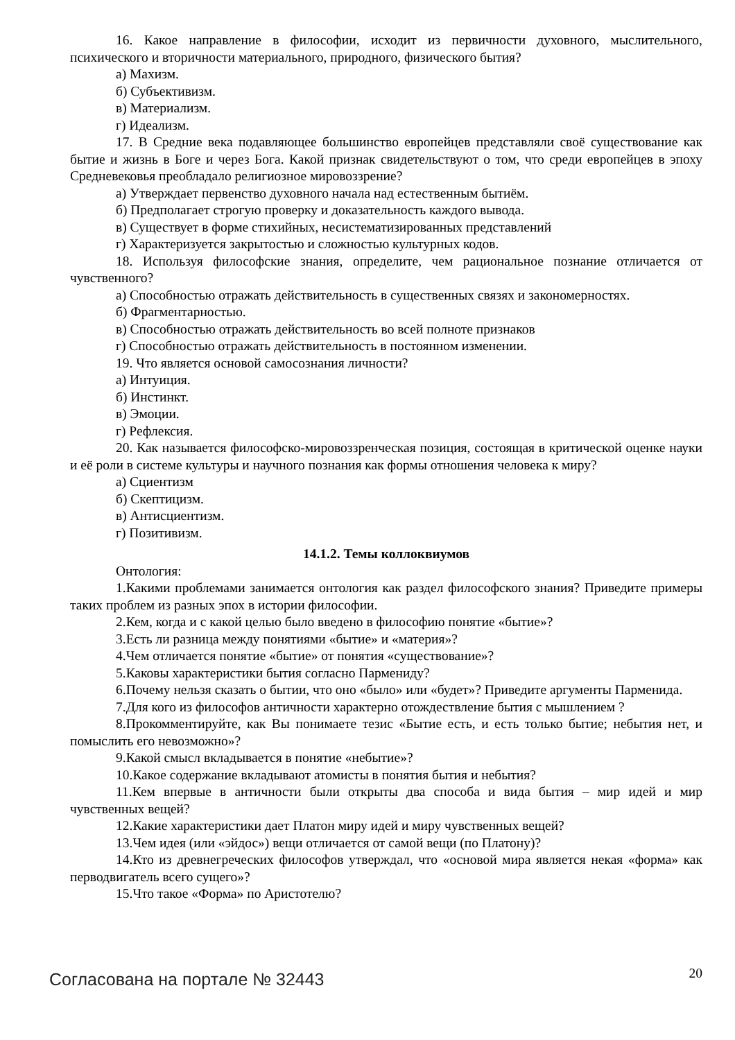16. Какое направление в философии, исходит из первичности духовного, мыслительного, психического и вторичности материального, природного, физического бытия?
а) Махизм.
б) Субъективизм.
в) Материализм.
г) Идеализм.
17. В Средние века подавляющее большинство европейцев представляли своё существование как бытие и жизнь в Боге и через Бога. Какой признак свидетельствуют о том, что среди европейцев в эпоху Средневековья преобладало религиозное мировоззрение?
а) Утверждает первенство духовного начала над естественным бытиём.
б) Предполагает строгую проверку и доказательность каждого вывода.
в) Существует в форме стихийных, несистематизированных представлений
г) Характеризуется закрытостью и сложностью культурных кодов.
18. Используя философские знания, определите, чем рациональное познание отличается от чувственного?
а) Способностью отражать действительность в существенных связях и закономерностях.
б) Фрагментарностью.
в) Способностью отражать действительность во всей полноте признаков
г) Способностью отражать действительность в постоянном изменении.
19. Что является основой самосознания личности?
а) Интуиция.
б) Инстинкт.
в) Эмоции.
г) Рефлексия.
20. Как называется философско-мировоззренческая позиция, состоящая в критической оценке науки и её роли в системе культуры и научного познания как формы отношения человека к миру?
а) Сциентизм
б) Скептицизм.
в) Антисциентизм.
г) Позитивизм.
14.1.2. Темы коллоквиумов
Онтология:
1.Какими проблемами занимается онтология как раздел философского знания? Приведите примеры таких проблем из разных эпох в истории философии.
2.Кем, когда и с какой целью было введено в философию понятие «бытие»?
3.Есть ли разница между понятиями «бытие» и «материя»?
4.Чем отличается понятие «бытие» от понятия «существование»?
5.Каковы характеристики бытия согласно Пармениду?
6.Почему нельзя сказать о бытии, что оно «было» или «будет»? Приведите аргументы Парменида.
7.Для кого из философов античности характерно отождествление бытия с мышлением ?
8.Прокомментируйте, как Вы понимаете тезис «Бытие есть, и есть только бытие; небытия нет, и помыслить его невозможно»?
9.Какой смысл вкладывается в понятие «небытие»?
10.Какое содержание вкладывают атомисты в понятия бытия и небытия?
11.Кем впервые в античности были открыты два способа и вида бытия – мир идей и мир чувственных вещей?
12.Какие характеристики дает Платон миру идей и миру чувственных вещей?
13.Чем идея (или «эйдос») вещи отличается от самой вещи (по Платону)?
14.Кто из древнегреческих философов утверждал, что «основой мира является некая «форма» как перводвигатель всего сущего»?
15.Что такое «Форма» по Аристотелю?
Согласована на портале № 32443
20